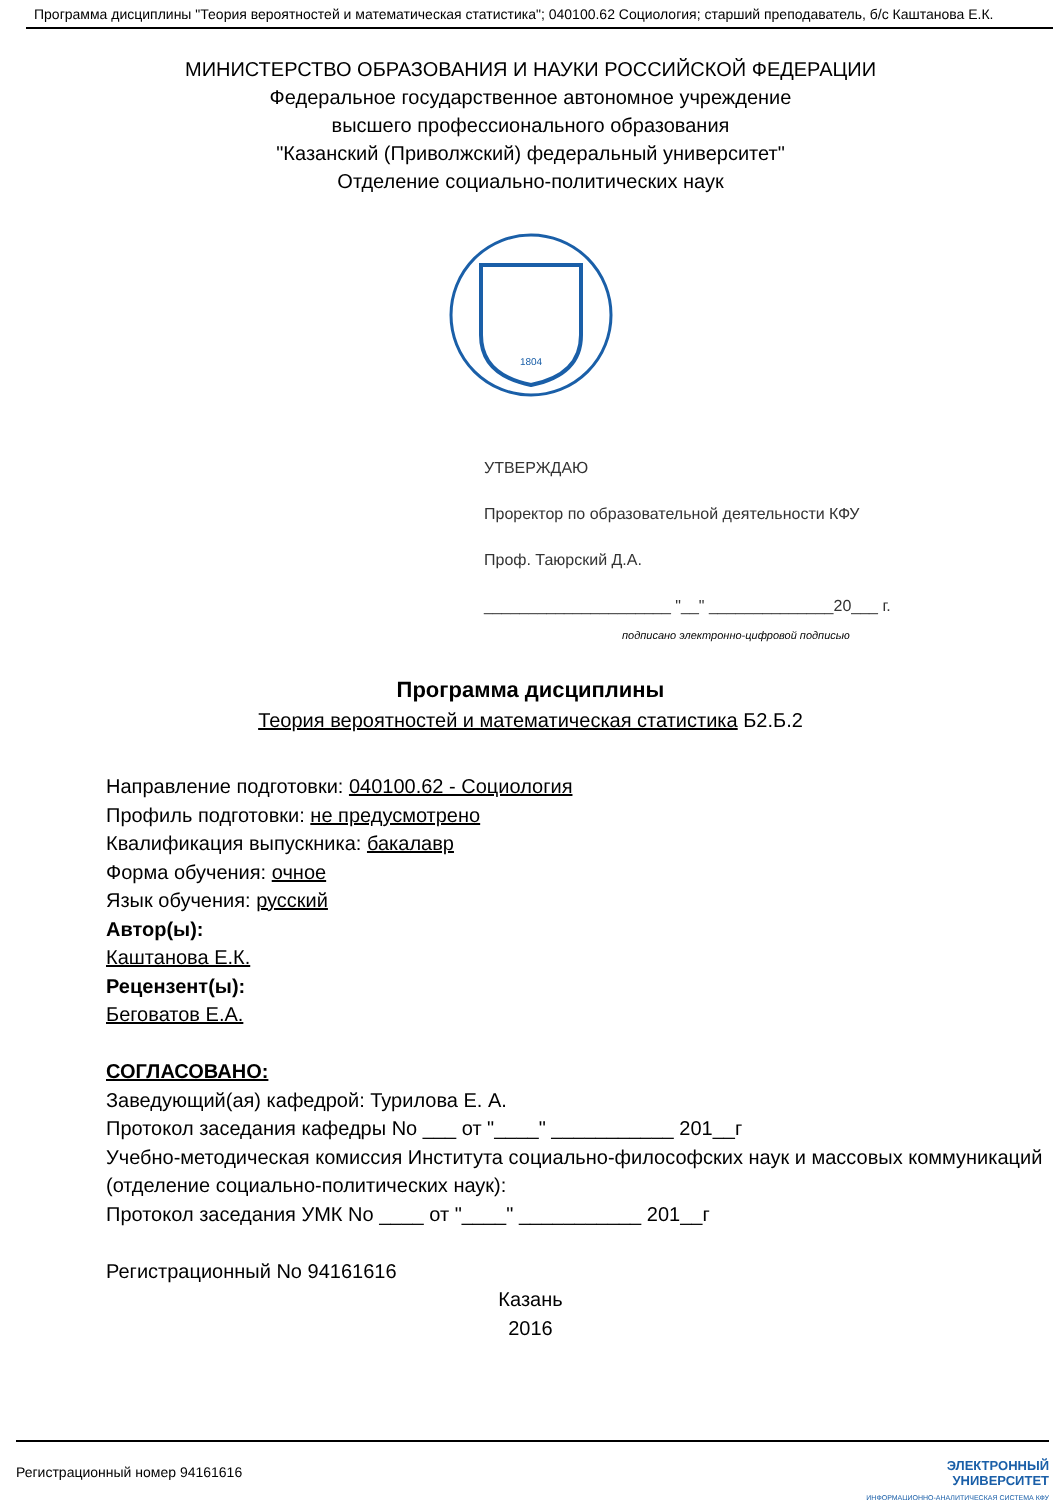Программа дисциплины "Теория вероятностей и математическая статистика"; 040100.62 Социология; старший преподаватель, б/с Каштанова Е.К.
МИНИСТЕРСТВО ОБРАЗОВАНИЯ И НАУКИ РОССИЙСКОЙ ФЕДЕРАЦИИ
Федеральное государственное автономное учреждение
высшего профессионального образования
"Казанский (Приволжский) федеральный университет"
Отделение социально-политических наук
1804
УТВЕРЖДАЮ
Проректор по образовательной деятельности КФУ
Проф. Таюрский Д.А.
_____________________ "__" ______________20___ г.
подписано электронно-цифровой подписью
Программа дисциплины
Теория вероятностей и математическая статистика Б2.Б.2
Направление подготовки: 040100.62 - Социология
Профиль подготовки: не предусмотрено
Квалификация выпускника: бакалавр
Форма обучения: очное
Язык обучения: русский
Автор(ы):
Каштанова Е.К.
Рецензент(ы):
Беговатов Е.А.
СОГЛАСОВАНО:
Заведующий(ая) кафедрой: Турилова Е. А.
Протокол заседания кафедры No ___ от "____" ___________ 201__г
Учебно-методическая комиссия Института социально-философских наук и массовых коммуникаций (отделение социально-политических наук):
Протокол заседания УМК No ____ от "____" ___________ 201__г
Регистрационный No 94161616
Казань
2016
Регистрационный номер 94161616 ЭЛЕКТРОННЫЙ
УНИВЕРСИТЕТ
ИНФОРМАЦИОННО-АНАЛИТИЧЕСКАЯ СИСТЕМА КФУ